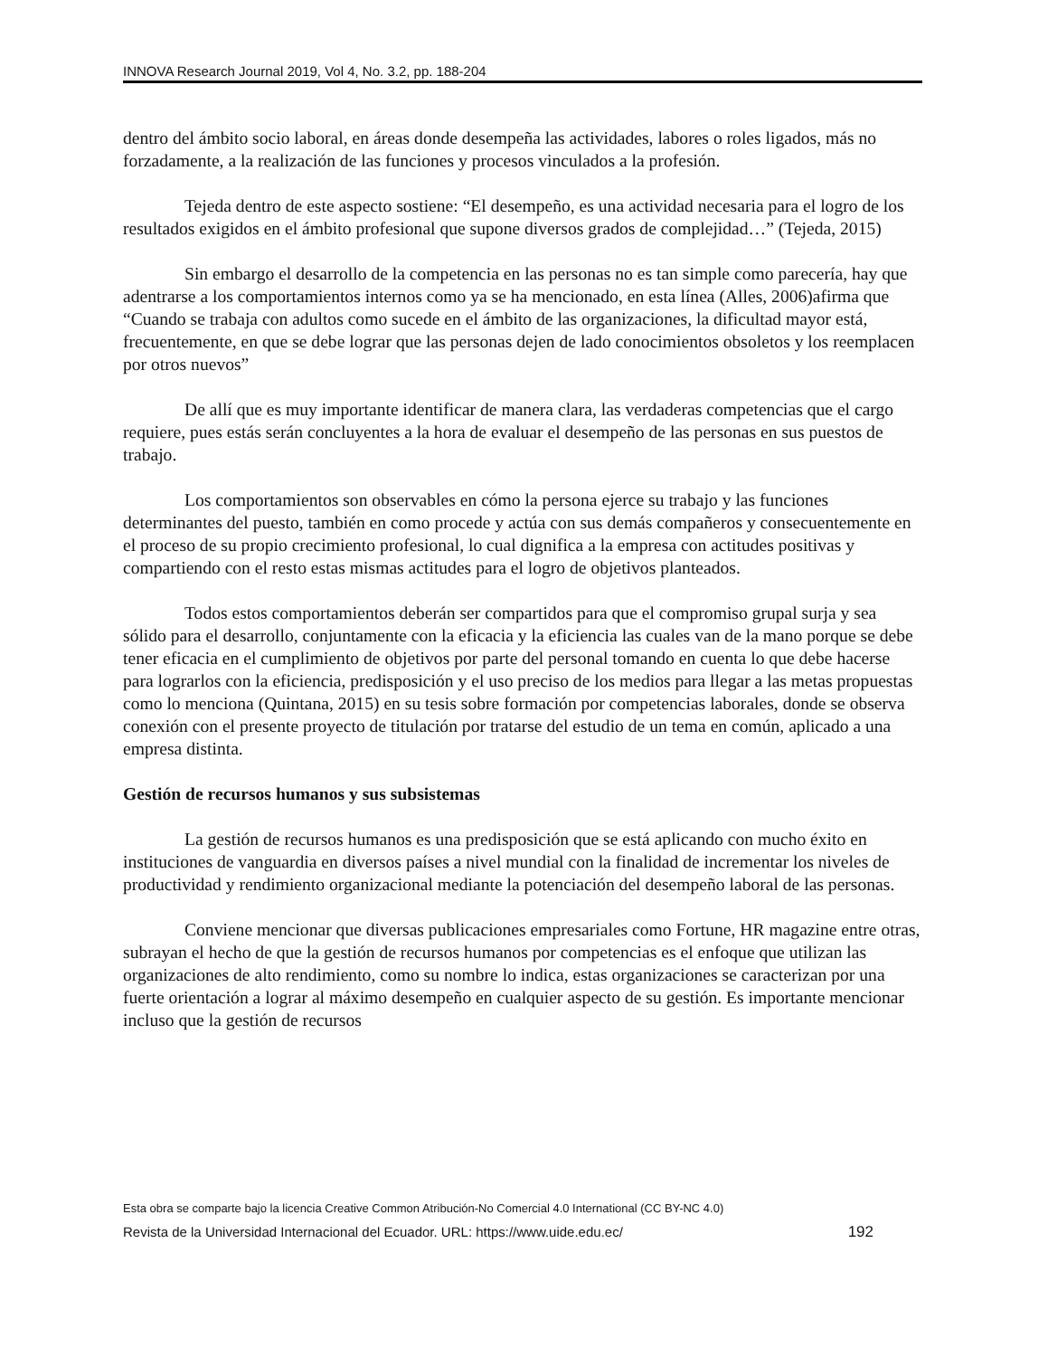INNOVA Research Journal 2019, Vol 4, No. 3.2, pp. 188-204
dentro del ámbito socio laboral, en áreas donde desempeña las actividades, labores o roles ligados, más no forzadamente, a la realización de las funciones y procesos vinculados a la profesión.
Tejeda dentro de este aspecto sostiene: “El desempeño, es una actividad necesaria para el logro de los resultados exigidos en el ámbito profesional que supone diversos grados de complejidad…” (Tejeda, 2015)
Sin embargo el desarrollo de la competencia en las personas no es tan simple como parecería, hay que adentrarse a los comportamientos internos como ya se ha mencionado, en esta línea (Alles, 2006)afirma que “Cuando se trabaja con adultos como sucede en el ámbito de las organizaciones, la dificultad mayor está, frecuentemente, en que se debe lograr que las personas dejen de lado conocimientos obsoletos y los reemplacen por otros nuevos”
De allí que es muy importante identificar de manera clara, las verdaderas competencias que el cargo requiere, pues estás serán concluyentes a la hora de evaluar el desempeño de las personas en sus puestos de trabajo.
Los comportamientos son observables en cómo la persona ejerce su trabajo y las funciones determinantes del puesto, también en como procede y actúa con sus demás compañeros y consecuentemente en el proceso de su propio crecimiento profesional, lo cual dignifica a la empresa con actitudes positivas y compartiendo con el resto estas mismas actitudes para el logro de objetivos planteados.
Todos estos comportamientos deberán ser compartidos para que el compromiso grupal surja y sea sólido para el desarrollo, conjuntamente con la eficacia y la eficiencia las cuales van de la mano porque se debe tener eficacia en el cumplimiento de objetivos por parte del personal tomando en cuenta lo que debe hacerse para lograrlos con la eficiencia, predisposición y el uso preciso de los medios para llegar a las metas propuestas como lo menciona (Quintana, 2015) en su tesis sobre formación por competencias laborales, donde se observa conexión con el presente proyecto de titulación por tratarse del estudio de un tema en común, aplicado a una empresa distinta.
Gestión de recursos humanos y sus subsistemas
La gestión de recursos humanos es una predisposición que se está aplicando con mucho éxito en instituciones de vanguardia en diversos países a nivel mundial con la finalidad de incrementar los niveles de productividad y rendimiento organizacional mediante la potenciación del desempeño laboral de las personas.
Conviene mencionar que diversas publicaciones empresariales como Fortune, HR magazine entre otras, subrayan el hecho de que la gestión de recursos humanos por competencias es el enfoque que utilizan las organizaciones de alto rendimiento, como su nombre lo indica, estas organizaciones se caracterizan por una fuerte orientación a lograr al máximo desempeño en cualquier aspecto de su gestión. Es importante mencionar incluso que la gestión de recursos
Esta obra se comparte bajo la licencia Creative Common Atribución-No Comercial 4.0 International (CC BY-NC 4.0)
Revista de la Universidad Internacional del Ecuador. URL: https://www.uide.edu.ec/ 192